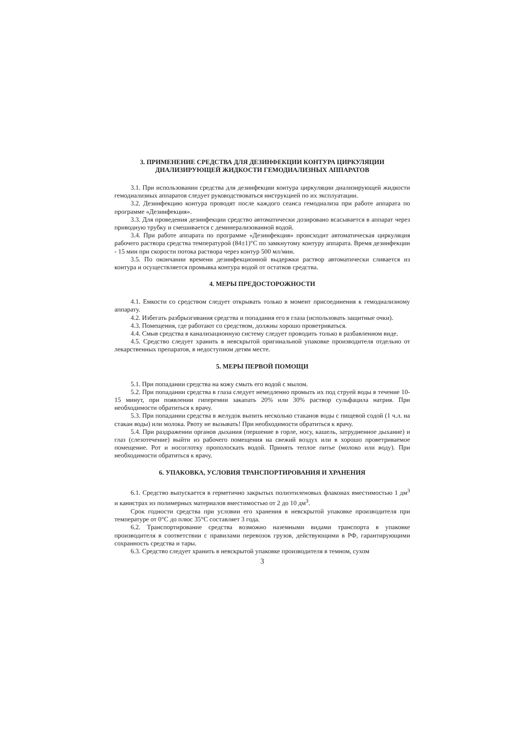3. ПРИМЕНЕНИЕ СРЕДСТВА ДЛЯ ДЕЗИНФЕКЦИИ КОНТУРА ЦИРКУЛЯЦИИ
ДИАЛИЗИРУЮЩЕЙ ЖИДКОСТИ ГЕМОДИАЛИЗНЫХ АППАРАТОВ
3.1. При использовании средства для дезинфекции контура циркуляции диализирующей жидкости гемодиализных аппаратов следует руководствоваться инструкцией по их эксплуатации.
3.2. Дезинфекцию контура проводят после каждого сеанса гемодиализа при работе аппарата по программе «Дезинфекция».
3.3. Для проведения дезинфекции средство автоматически дозировано всасывается в аппарат через приводную трубку и смешивается с деминерализованной водой.
3.4. При работе аппарата по программе «Дезинфекция» происходит автоматическая циркуляция рабочего раствора средства температурой (84±1)°С по замкнутому контуру аппарата. Время дезинфекции - 15 мин при скорости потока раствора через контур 500 мл/мин.
3.5. По окончании времени дезинфекционной выдержки раствор автоматически сливается из контура и осуществляется промывка контура водой от остатков средства.
4. МЕРЫ ПРЕДОСТОРОЖНОСТИ
4.1. Емкости со средством следует открывать только в момент присоединения к гемодиализному аппарату.
4.2. Избегать разбрызгивания средства и попадания его в глаза (использовать защитные очки).
4.3. Помещения, где работают со средством, должны хорошо проветриваться.
4.4. Смыв средства в канализационную систему следует проводить только в разбавленном виде.
4.5. Средство следует хранить в невскрытой оригинальной упаковке производителя отдельно от лекарственных препаратов, в недоступном детям месте.
5. МЕРЫ ПЕРВОЙ ПОМОЩИ
5.1. При попадании средства на кожу смыть его водой с мылом.
5.2. При попадании средства в глаза следует немедленно промыть их под струей воды в течение 10-15 минут, при появлении гиперемии закапать 20% или 30% раствор сульфацила натрия. При необходимости обратиться к врачу.
5.3. При попадании средства в желудок выпить несколько стаканов воды с пищевой содой (1 ч.л. на стакан воды) или молока. Рвоту не вызывать! При необходимости обратиться к врачу.
5.4. При раздражении органов дыхания (першение в горле, носу, кашель, затрудненное дыхание) и глаз (слезотечение) выйти из рабочего помещения на свежий воздух или в хорошо проветриваемое помещение. Рот и носоглотку прополоскать водой. Принять теплое питье (молоко или воду). При необходимости обратиться к врачу.
6. УПАКОВКА, УСЛОВИЯ ТРАНСПОРТИРОВАНИЯ И ХРАНЕНИЯ
6.1. Средство выпускается в герметично закрытых полиэтиленовых флаконах вместимостью 1 дм<sup>3</sup> и канистрах из полимерных материалов вместимостью от 2 до 10 дм<sup>3</sup>.
Срок годности средства при условии его хранения в невскрытой упаковке производителя при температуре от 0°С до плюс 35°С составляет 3 года.
6.2. Транспортирование средства возможно наземными видами транспорта в упаковке производителя в соответствии с правилами перевозок грузов, действующими в РФ, гарантирующими сохранность средства и тары.
6.3. Средство следует хранить в невскрытой упаковке производителя в темном, сухом
3